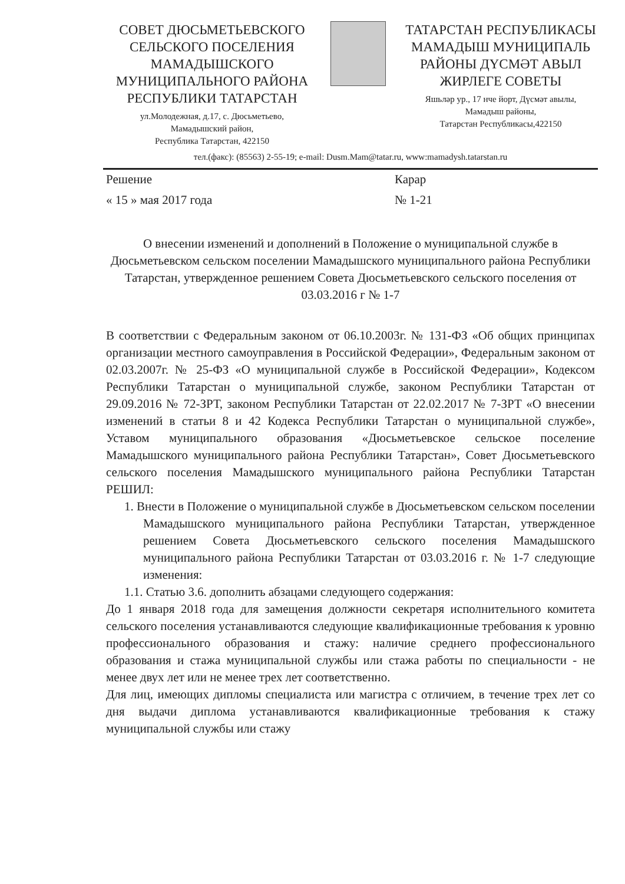СОВЕТ ДЮСЬМЕТЬЕВСКОГО СЕЛЬСКОГО ПОСЕЛЕНИЯ МАМАДЫШСКОГО МУНИЦИПАЛЬНОГО РАЙОНА РЕСПУБЛИКИ ТАТАРСТАН
ул.Молодежная, д.17, с. Дюсьметьево,
Мамадышский район,
Республика Татарстан, 422150
ТАТАРСТАН РЕСПУБЛИКАСЫ МАМАДЫШ МУНИЦИПАЛЬ РАЙОНЫ ДҮСМӘТ АВЫЛ ЖИРЛЕГЕ СОВЕТЫ
Яшьләр ур., 17 нче йорт, Дүсмәт авылы,
Мамадыш районы,
Татарстан Республикасы,422150
тел.(факс): (85563) 2-55-19; e-mail: Dusm.Mam@tatar.ru, www:mamadysh.tatarstan.ru
Решение Карар
« 15 » мая 2017 года № 1-21
О внесении изменений и дополнений в Положение о муниципальной службе в Дюсьметьевском сельском поселении Мамадышского муниципального района Республики Татарстан, утвержденное решением Совета Дюсьметьевского сельского поселения от 03.03.2016 г № 1-7
В соответствии с Федеральным законом от 06.10.2003г. № 131-ФЗ «Об общих принципах организации местного самоуправления в Российской Федерации», Федеральным законом от 02.03.2007г. № 25-ФЗ «О муниципальной службе в Российской Федерации», Кодексом Республики Татарстан о муниципальной службе, законом Республики Татарстан от 29.09.2016 № 72-ЗРТ, законом Республики Татарстан от 22.02.2017 № 7-ЗРТ «О внесении изменений в статьи 8 и 42 Кодекса Республики Татарстан о муниципальной службе», Уставом муниципального образования «Дюсьметьевское сельское поселение Мамадышского муниципального района Республики Татарстан», Совет Дюсьметьевского сельского поселения Мамадышского муниципального района Республики Татарстан РЕШИЛ:
1. Внести в Положение о муниципальной службе в Дюсьметьевском сельском поселении Мамадышского муниципального района Республики Татарстан, утвержденное решением Совета Дюсьметьевского сельского поселения Мамадышского муниципального района Республики Татарстан от 03.03.2016 г. № 1-7 следующие изменения:
1.1. Статью 3.6. дополнить абзацами следующего содержания:
До 1 января 2018 года для замещения должности секретаря исполнительного комитета сельского поселения устанавливаются следующие квалификационные требования к уровню профессионального образования и стажу: наличие среднего профессионального образования и стажа муниципальной службы или стажа работы по специальности - не менее двух лет или не менее трех лет соответственно.
Для лиц, имеющих дипломы специалиста или магистра с отличием, в течение трех лет со дня выдачи диплома устанавливаются квалификационные требования к стажу муниципальной службы или стажу